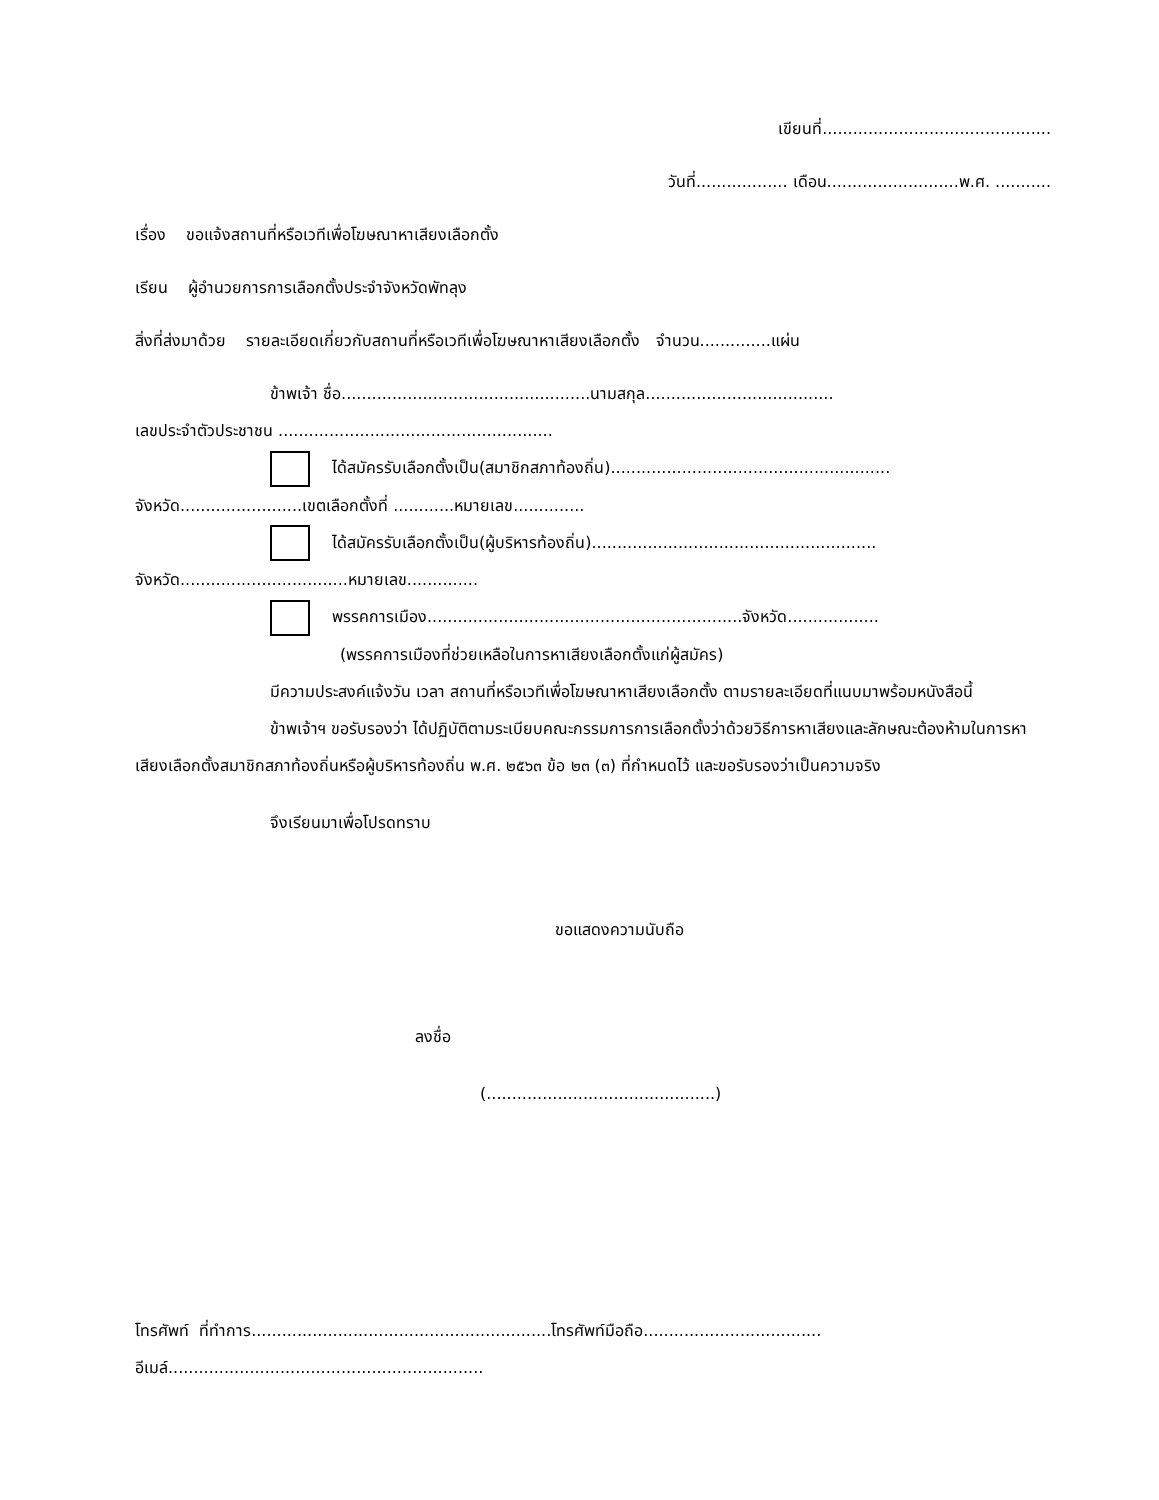เขียนที่.............................................
วันที่.................. เดือน..........................พ.ศ. ...........
เรื่อง ขอแจ้งสถานที่หรือเวทีเพื่อโฆษณาหาเสียงเลือกตั้ง
เรียน ผู้อำนวยการการเลือกตั้งประจำจังหวัดพัทลุง
สิ่งที่ส่งมาด้วย รายละเอียดเกี่ยวกับสถานที่หรือเวทีเพื่อโฆษณาหาเสียงเลือกตั้ง จำนวน..............แผ่น
ข้าพเจ้า ชื่อ.................................................นามสกุล.....................................
เลขประจำตัวประชาชน ......................................................
ได้สมัครรับเลือกตั้งเป็น(สมาชิกสภาท้องถิ่น).......................................................
จังหวัด........................เขตเลือกตั้งที่ ............หมายเลข..............
ได้สมัครรับเลือกตั้งเป็น(ผู้บริหารท้องถิ่น)........................................................
จังหวัด.................................หมายเลข..............
พรรคการเมือง..............................................................จังหวัด..................
(พรรคการเมืองที่ช่วยเหลือในการหาเสียงเลือกตั้งแก่ผู้สมัคร)
มีความประสงค์แจ้งวัน เวลา สถานที่หรือเวทีเพื่อโฆษณาหาเสียงเลือกตั้ง ตามรายละเอียดที่แนบมาพร้อมหนังสือนี้
ข้าพเจ้าฯ ขอรับรองว่า ได้ปฏิบัติตามระเบียบคณะกรรมการการเลือกตั้งว่าด้วยวิธีการหาเสียงและลักษณะต้องห้ามในการหาเสียงเลือกตั้งสมาชิกสภาท้องถิ่นหรือผู้บริหารท้องถิ่น พ.ศ. ๒๕๖๓ ข้อ ๒๓ (๓) ที่กำหนดไว้ และขอรับรองว่าเป็นความจริง
จึงเรียนมาเพื่อโปรดทราบ
ขอแสดงความนับถือ
ลงชื่อ
(.............................................)
โทรศัพท์ ที่ทำการ...........................................................โทรศัพท์มือถือ...................................
อีเมล์..............................................................